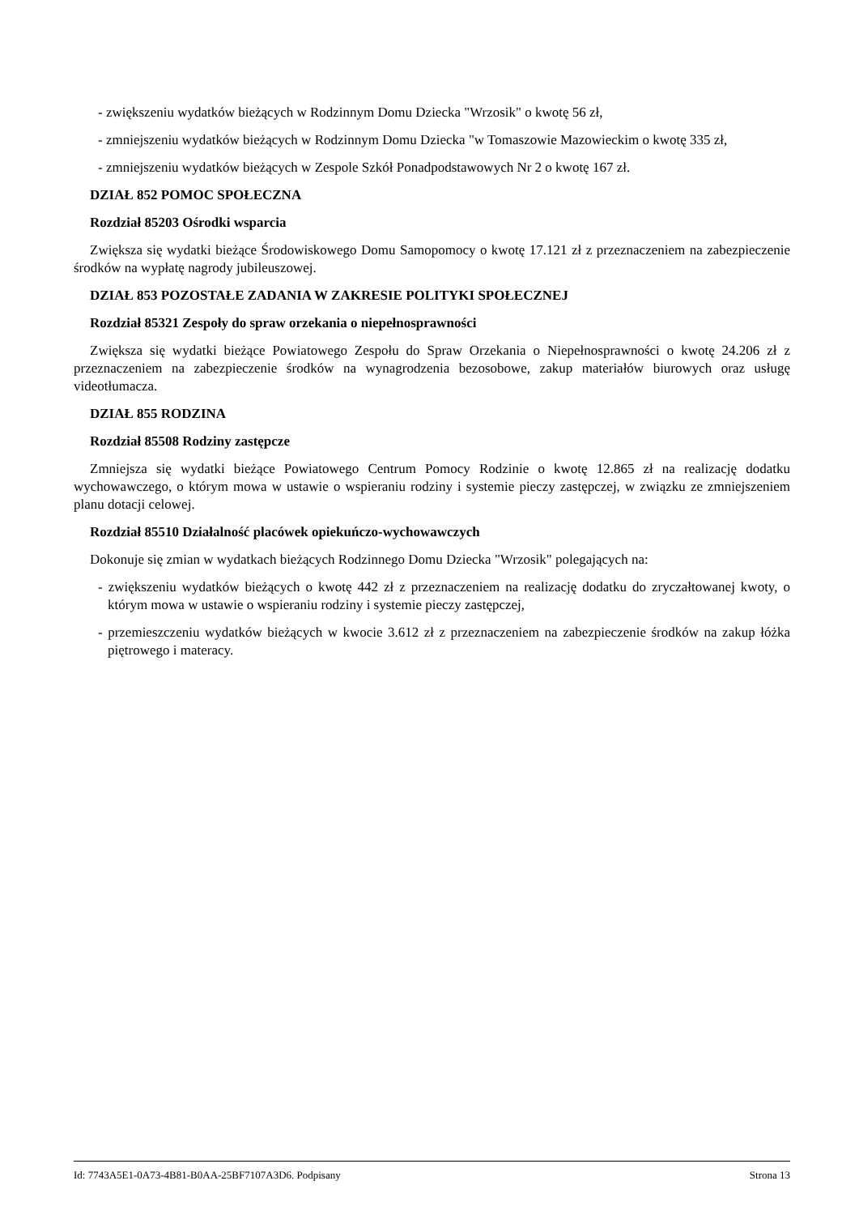- zwiększeniu wydatków bieżących w Rodzinnym Domu Dziecka "Wrzosik" o kwotę 56 zł,
- zmniejszeniu wydatków bieżących w Rodzinnym Domu Dziecka "w Tomaszowie Mazowieckim o kwotę 335 zł,
- zmniejszeniu wydatków bieżących w Zespole Szkół Ponadpodstawowych Nr 2 o kwotę 167 zł.
DZIAŁ 852 POMOC SPOŁECZNA
Rozdział 85203 Ośrodki wsparcia
Zwiększa się wydatki bieżące Środowiskowego Domu Samopomocy o kwotę 17.121 zł z przeznaczeniem na zabezpieczenie środków na wypłatę nagrody jubileuszowej.
DZIAŁ 853 POZOSTAŁE ZADANIA W ZAKRESIE POLITYKI SPOŁECZNEJ
Rozdział 85321 Zespoły do spraw orzekania o niepełnosprawności
Zwiększa się wydatki bieżące Powiatowego Zespołu do Spraw Orzekania o Niepełnosprawności o kwotę 24.206 zł z przeznaczeniem na zabezpieczenie środków na wynagrodzenia bezosobowe, zakup materiałów biurowych oraz usługę videotłumacza.
DZIAŁ 855 RODZINA
Rozdział 85508 Rodziny zastępcze
Zmniejsza się wydatki bieżące Powiatowego Centrum Pomocy Rodzinie o kwotę 12.865 zł na realizację dodatku wychowawczego, o którym mowa w ustawie o wspieraniu rodziny i systemie pieczy zastępczej, w związku ze zmniejszeniem planu dotacji celowej.
Rozdział 85510 Działalność placówek opiekuńczo-wychowawczych
Dokonuje się zmian w wydatkach bieżących Rodzinnego Domu Dziecka "Wrzosik" polegających na:
- zwiększeniu wydatków bieżących o kwotę 442 zł z przeznaczeniem na realizację dodatku do zryczałtowanej kwoty, o którym mowa w ustawie o wspieraniu rodziny i systemie pieczy zastępczej,
- przemieszczeniu wydatków bieżących w kwocie 3.612 zł z przeznaczeniem na zabezpieczenie środków na zakup łóżka piętrowego i materacy.
Id: 7743A5E1-0A73-4B81-B0AA-25BF7107A3D6. Podpisany Strona 13